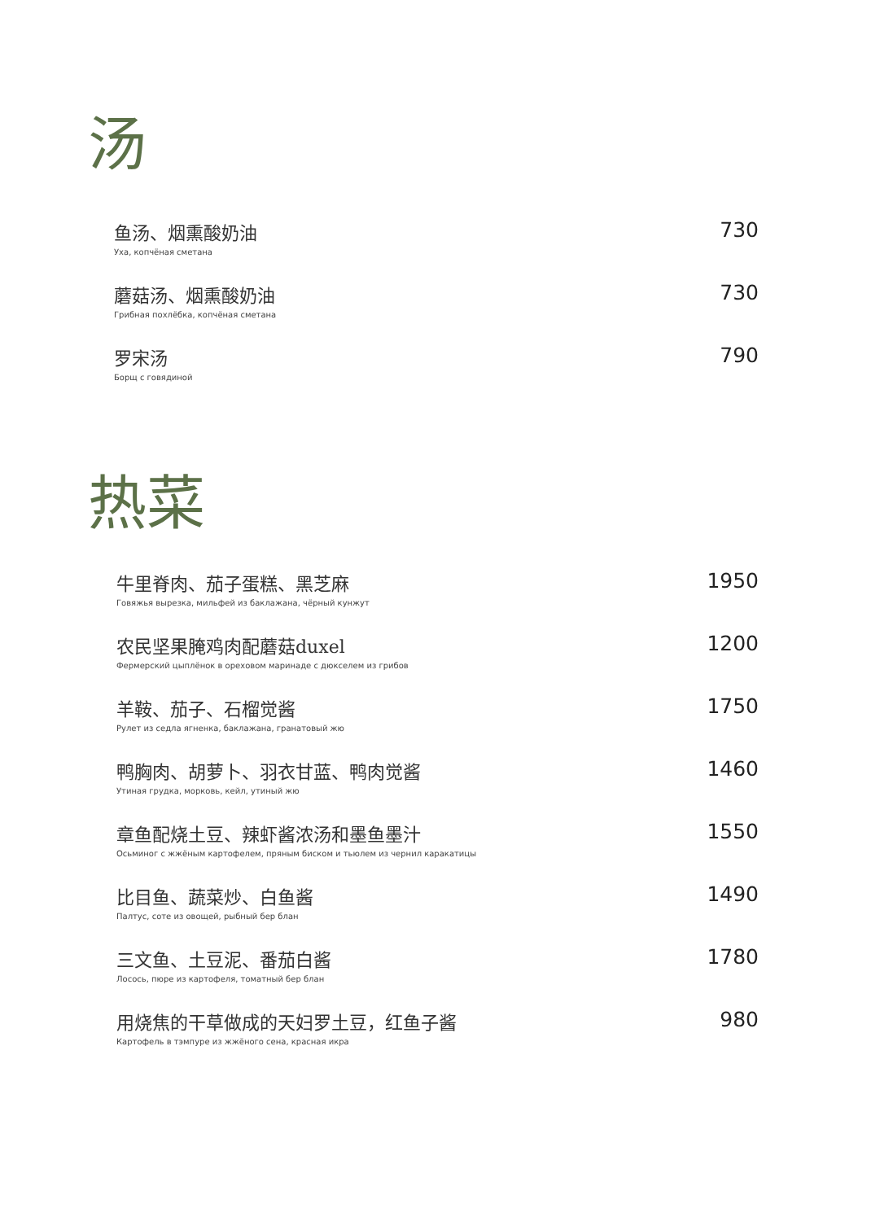汤
鱼汤、烟熏酸奶油
Уха, копчёная сметана
730
蘑菇汤、烟熏酸奶油
Грибная похлёбка, копчёная сметана
730
罗宋汤
Борщ с говядиной
790
热菜
牛里脊肉、茄子蛋糕、黑芝麻
Говяжья вырезка, мильфей из баклажана, чёрный кунжут
1950
农民坚果腌鸡肉配蘑菇duxel
Фермерский цыплёнок в ореховом маринаде с дюкселем из грибов
1200
羊鞍、茄子、石榴觉酱
Рулет из седла ягненка, баклажана, гранатовый жю
1750
鸭胸肉、胡萝卜、羽衣甘蓝、鸭肉觉酱
Утиная грудка, морковь, кейл, утиный жю
1460
章鱼配烧土豆、辣虾酱浓汤和墨鱼墨汁
Осьминог с жжёным картофелем, пряным биском и тьюлем из чернил каракатицы
1550
比目鱼、蔬菜炒、白鱼酱
Палтус, соте из овощей, рыбный бер блан
1490
三文鱼、土豆泥、番茄白酱
Лосось, пюре из картофеля, томатный бер блан
1780
用烧焦的干草做成的天妇罗土豆，红鱼子酱
Картофель в тэмпуре из жжёного сена, красная икра
980